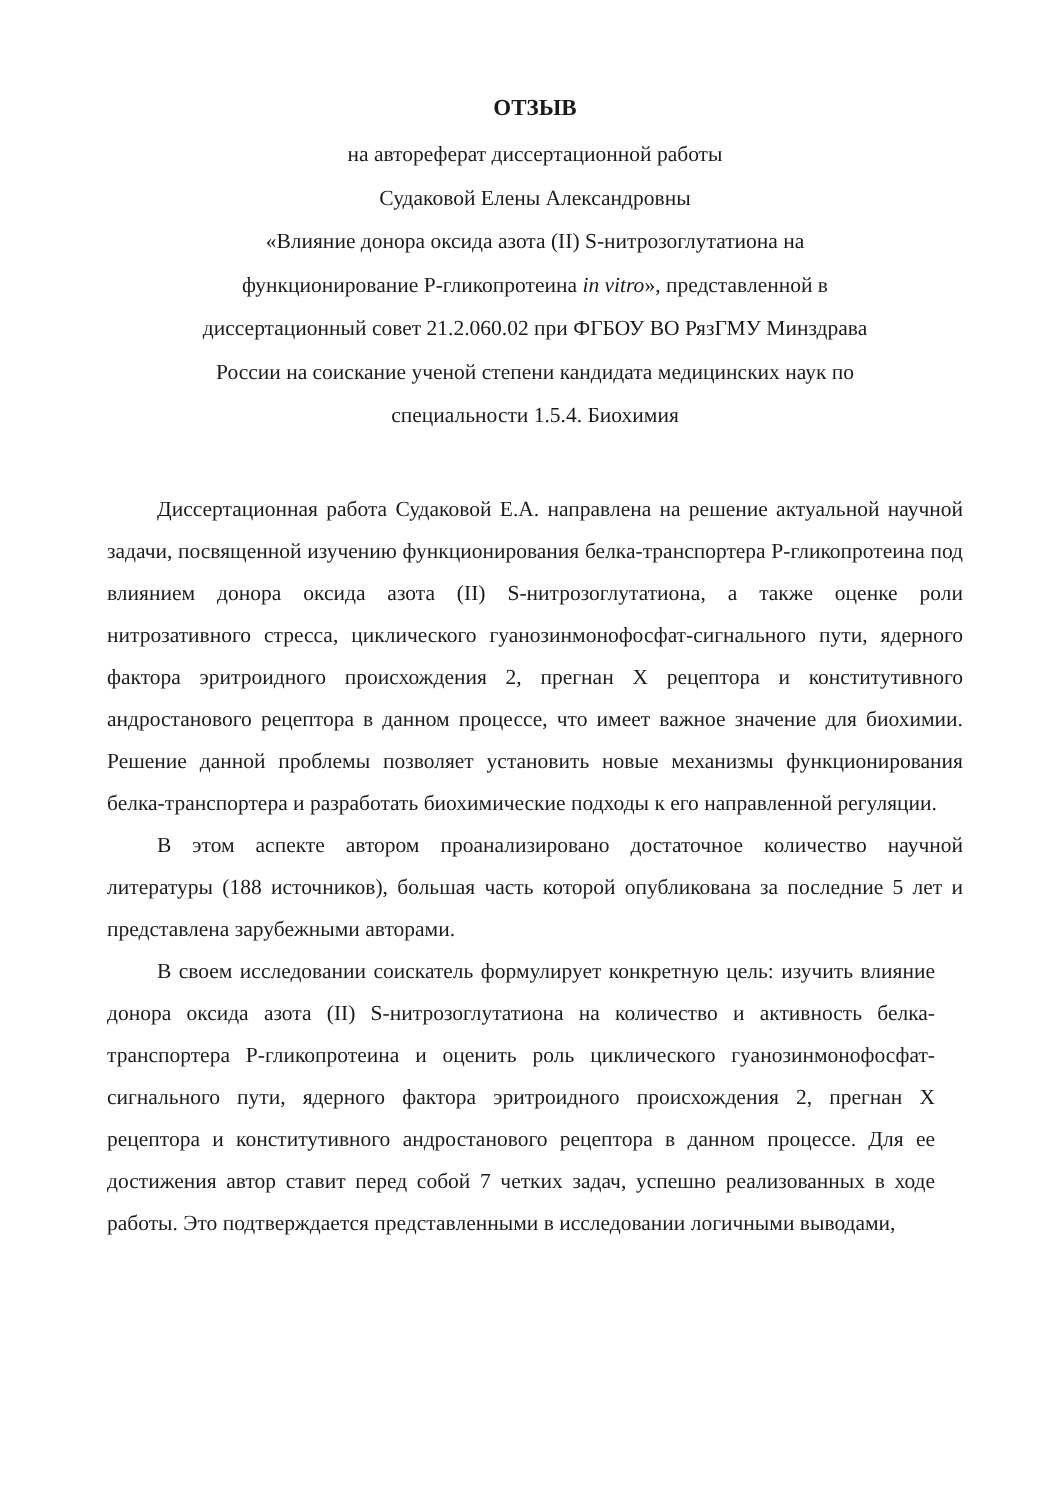ОТЗЫВ
на автореферат диссертационной работы
Судаковой Елены Александровны
«Влияние донора оксида азота (II) S-нитрозоглутатиона на
функционирование Р-гликопротеина in vitro», представленной в
диссертационный совет 21.2.060.02 при ФГБОУ ВО РязГМУ Минздрава
России на соискание ученой степени кандидата медицинских наук по
специальности 1.5.4. Биохимия
Диссертационная работа Судаковой Е.А. направлена на решение актуальной научной задачи, посвященной изучению функционирования белка-транспортера Р-гликопротеина под влиянием донора оксида азота (II) S-нитрозоглутатиона, а также оценке роли нитрозативного стресса, циклического гуанозинмонофосфат-сигнального пути, ядерного фактора эритроидного происхождения 2, прегнан X рецептора и конститутивного андростанового рецептора в данном процессе, что имеет важное значение для биохимии. Решение данной проблемы позволяет установить новые механизмы функционирования белка-транспортера и разработать биохимические подходы к его направленной регуляции.
В этом аспекте автором проанализировано достаточное количество научной литературы (188 источников), большая часть которой опубликована за последние 5 лет и представлена зарубежными авторами.
В своем исследовании соискатель формулирует конкретную цель: изучить влияние донора оксида азота (II) S-нитрозоглутатиона на количество и активность белка-транспортера Р-гликопротеина и оценить роль циклического гуанозинмонофосфат-сигнального пути, ядерного фактора эритроидного происхождения 2, прегнан X рецептора и конститутивного андростанового рецептора в данном процессе. Для ее достижения автор ставит перед собой 7 четких задач, успешно реализованных в ходе работы. Это подтверждается представленными в исследовании логичными выводами,